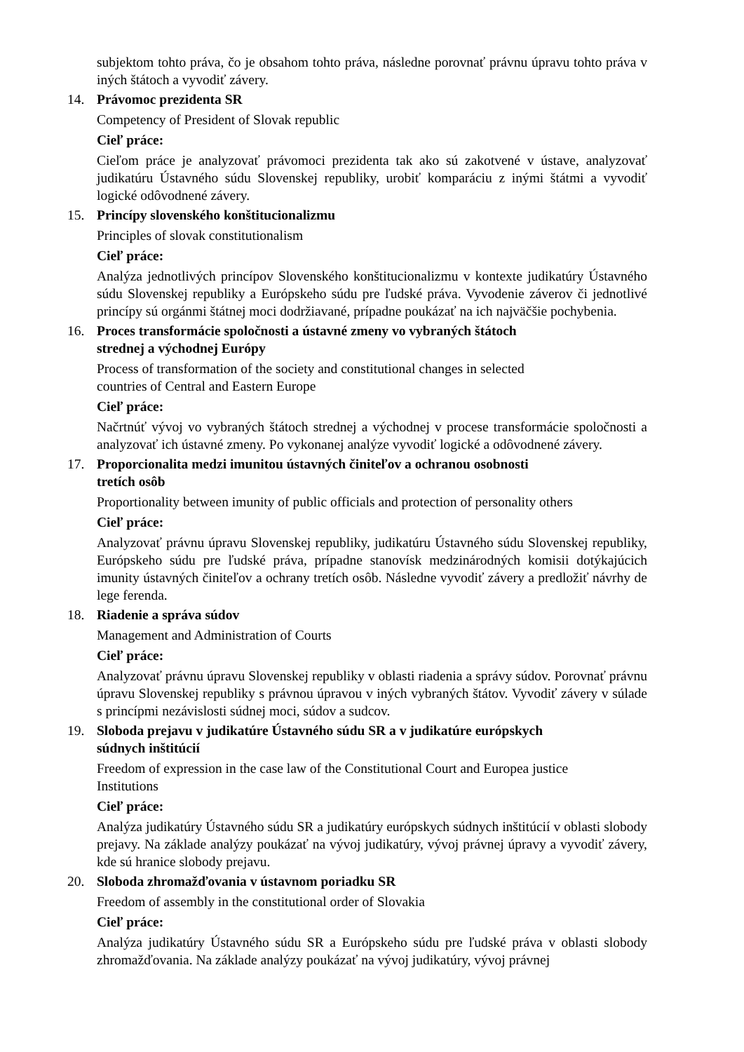subjektom tohto práva, čo je obsahom tohto práva, následne porovnať právnu úpravu tohto práva v iných štátoch a vyvodiť závery.
14. Právomoc prezidenta SR
Competency of President of Slovak republic
Cieľ práce:
Cieľom práce je analyzovať právomoci prezidenta tak ako sú zakotvené v ústave, analyzovať judikatúru Ústavného súdu Slovenskej republiky, urobiť komparáciu z inými štátmi a vyvodiť logické odôvodnené závery.
15. Princípy slovenského konštitucionalizmu
Principles of slovak constitutionalism
Cieľ práce:
Analýza jednotlivých princípov Slovenského konštitucionalizmu v kontexte judikatúry Ústavného súdu Slovenskej republiky a Európskeho súdu pre ľudské práva. Vyvodenie záverov či jednotlivé princípy sú orgánmi štátnej moci dodržiavané, prípadne poukázať na ich najväčšie pochybenia.
16. Proces transformácie spoločnosti a ústavné zmeny vo vybraných štátoch
strednej a východnej Európy
Process of transformation of the society and constitutional changes in selected
countries of Central and Eastern Europe
Cieľ práce:
Načrtnúť vývoj vo vybraných štátoch strednej a východnej v procese transformácie spoločnosti a analyzovať ich ústavné zmeny. Po vykonanej analýze vyvodiť logické a odôvodnené závery.
17. Proporcionalita medzi imunitou ústavných činiteľov a ochranou osobnosti
tretích osôb
Proportionality between imunity of public officials and protection of personality others
Cieľ práce:
Analyzovať právnu úpravu Slovenskej republiky, judikatúru Ústavného súdu Slovenskej republiky, Európskeho súdu pre ľudské práva, prípadne stanovísk medzinárodných komisii dotýkajúcich imunity ústavných činiteľov a ochrany tretích osôb. Následne vyvodiť závery a predložiť návrhy de lege ferenda.
18. Riadenie a správa súdov
Management and Administration of Courts
Cieľ práce:
Analyzovať právnu úpravu Slovenskej republiky v oblasti riadenia a správy súdov. Porovnať právnu úpravu Slovenskej republiky s právnou úpravou v iných vybraných štátov. Vyvodiť závery v súlade s princípmi nezávislosti súdnej moci, súdov a sudcov.
19. Sloboda prejavu v judikatúre Ústavného súdu SR a v judikatúre európskych
súdnych inštitúcií
Freedom of expression in the case law of the Constitutional Court and Europea justice
Institutions
Cieľ práce:
Analýza judikatúry Ústavného súdu SR a judikatúry európskych súdnych inštitúcií v oblasti slobody prejavy. Na základe analýzy poukázať na vývoj judikatúry, vývoj právnej úpravy a vyvodiť závery, kde sú hranice slobody prejavu.
20. Sloboda zhromažďovania v ústavnom poriadku SR
Freedom of assembly in the constitutional order of Slovakia
Cieľ práce:
Analýza judikatúry Ústavného súdu SR a Európskeho súdu pre ľudské práva v oblasti slobody zhromažďovania. Na základe analýzy poukázať na vývoj judikatúry, vývoj právnej